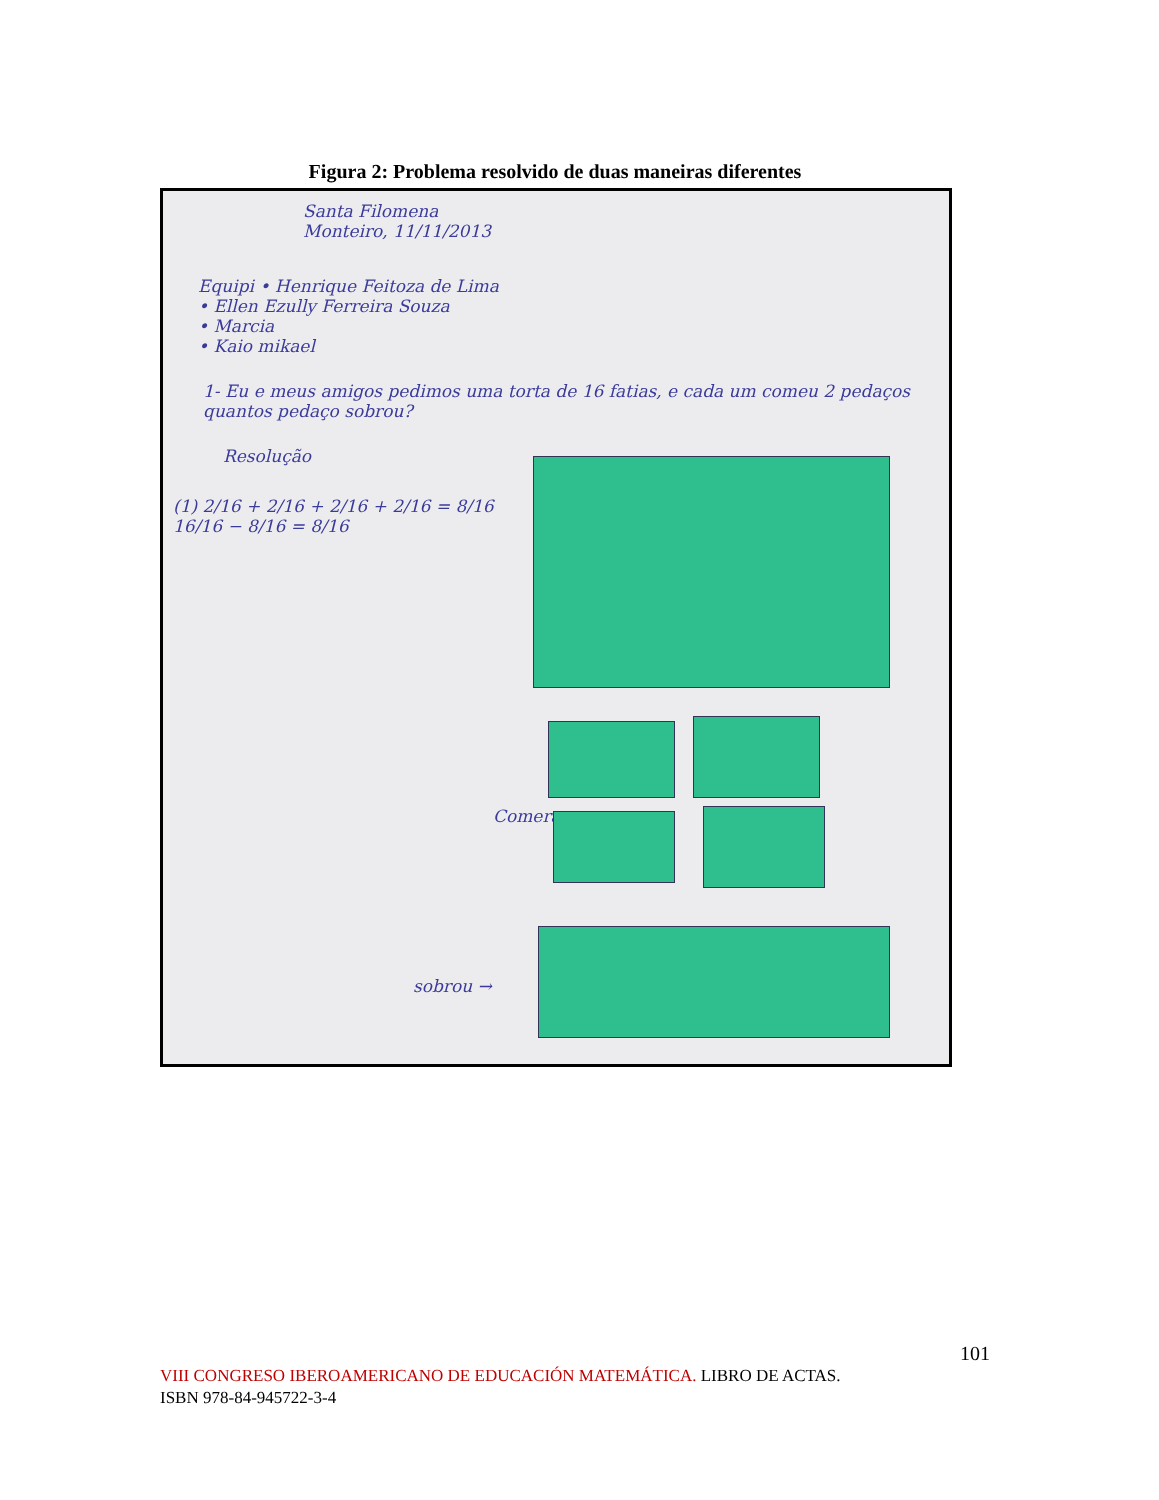Figura 2: Problema resolvido de duas maneiras diferentes
Santa Filomena
Monteiro, 11/11/2013
Equipi • Henrique Feitoza de Lima
• Ellen Ezully Ferreira Souza
• Marcia
• Kaio mikael
1- Eu e meus amigos pedimos uma torta de 16 fatias, e cada um comeu 2 pedaços quantos pedaço sobrou?
Resolução
(1) 2/16 + 2/16 + 2/16 + 2/16 = 8/16
16/16 − 8/16 = 8/16
Comeram →
sobrou →
101
VIII CONGRESO IBEROAMERICANO DE EDUCACIÓN MATEMÁTICA. LIBRO DE ACTAS.
ISBN 978-84-945722-3-4